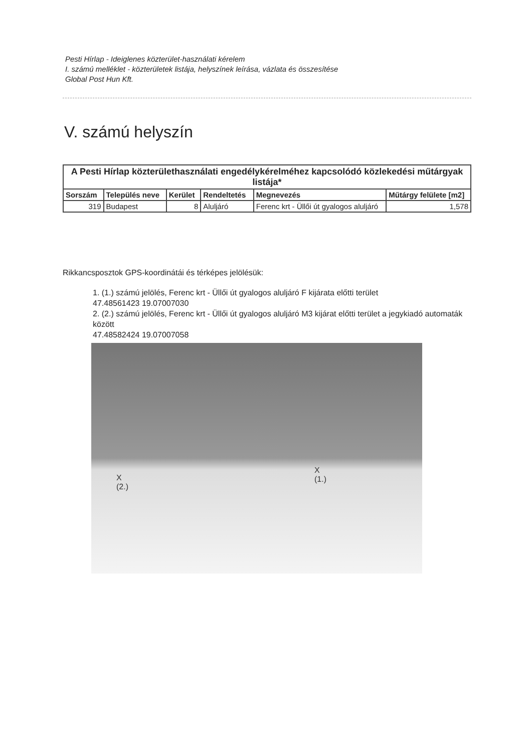Pesti Hírlap - Ideiglenes közterület-használati kérelem
I. számú melléklet - közterületek listája, helyszínek leírása, vázlata és összesítése
Global Post Hun Kft.
V. számú helyszín
| A Pesti Hírlap közterülethasználati engedélykérelméhez kapcsolódó közlekedési műtárgyak listája* | | | | | |
| --- | --- | --- | --- | --- | --- |
| Sorszám | Település neve | Kerület | Rendeltetés | Megnevezés | Műtárgy felülete [m2] |
| 319 | Budapest | 8 | Aluljáró | Ferenc krt - Üllői út gyalogos aluljáró | 1,578 |
Rikkancsposztok GPS-koordinátái és térképes jelölésük:
1. (1.) számú jelölés, Ferenc krt - Üllői út gyalogos aluljáró F kijárata előtti terület
47.48561423 19.07007030
2. (2.) számú jelölés, Ferenc krt - Üllői út gyalogos aluljáró M3 kijárat előtti terület a jegykiadó automaták között
47.48582424 19.07007058
X
(2.)
X
(1.)